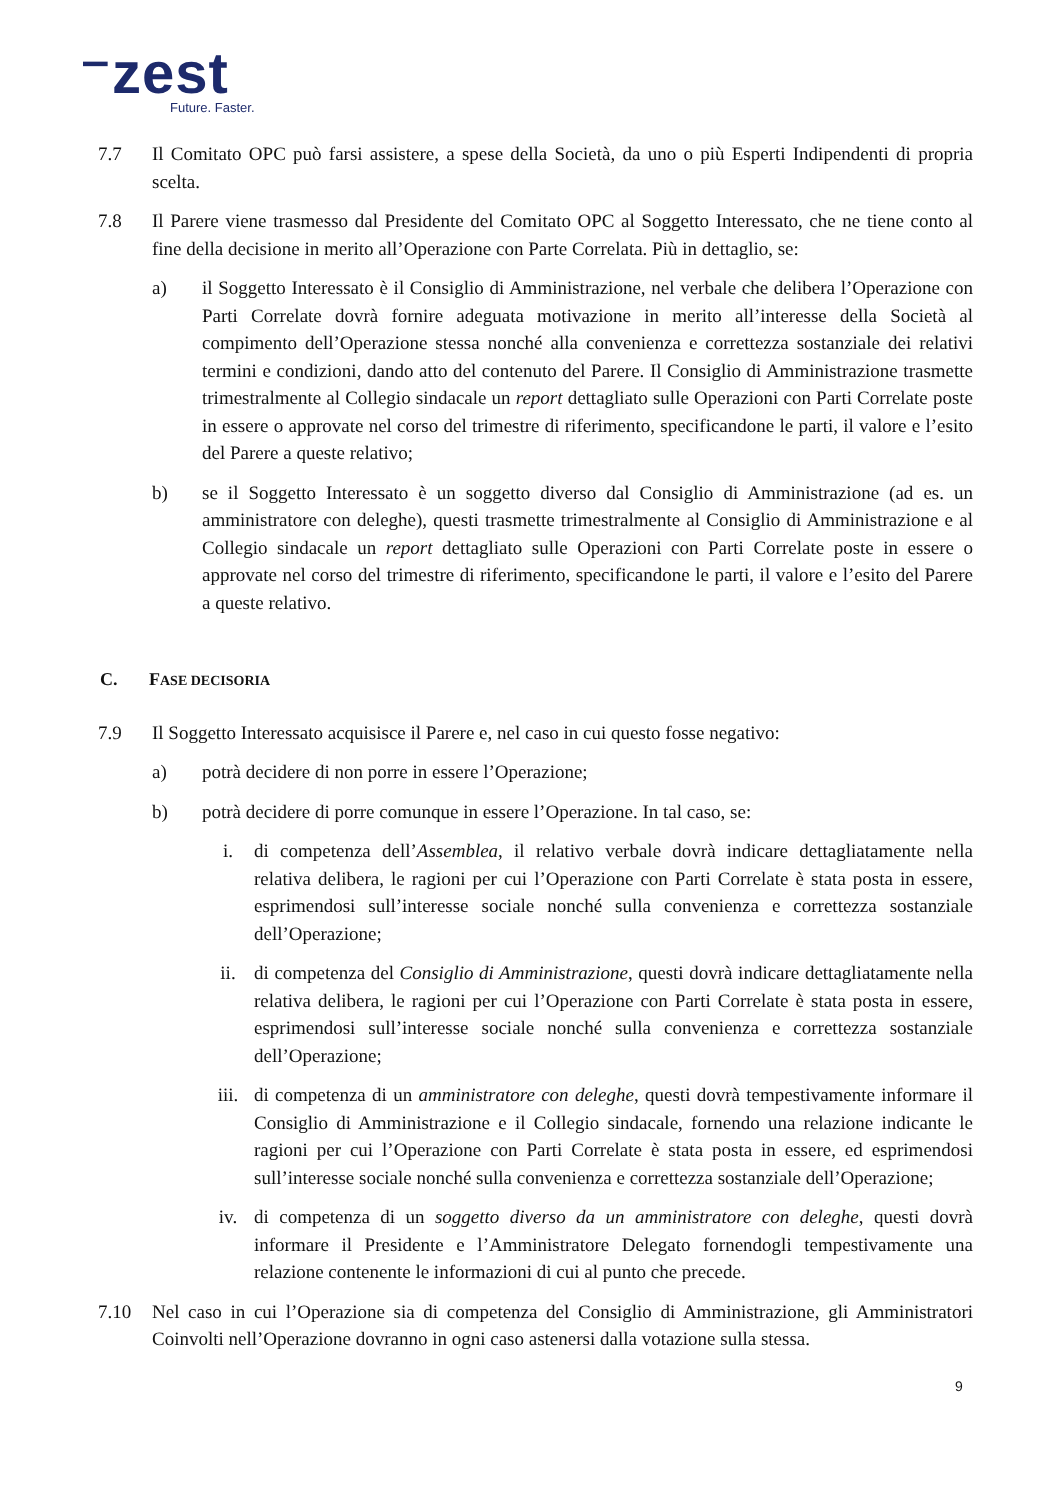⁻zest
Future. Faster.
7.7 Il Comitato OPC può farsi assistere, a spese della Società, da uno o più Esperti Indipendenti di propria scelta.
7.8 Il Parere viene trasmesso dal Presidente del Comitato OPC al Soggetto Interessato, che ne tiene conto al fine della decisione in merito all’Operazione con Parte Correlata. Più in dettaglio, se:
a) il Soggetto Interessato è il Consiglio di Amministrazione, nel verbale che delibera l’Operazione con Parti Correlate dovrà fornire adeguata motivazione in merito all’interesse della Società al compimento dell’Operazione stessa nonché alla convenienza e correttezza sostanziale dei relativi termini e condizioni, dando atto del contenuto del Parere. Il Consiglio di Amministrazione trasmette trimestralmente al Collegio sindacale un report dettagliato sulle Operazioni con Parti Correlate poste in essere o approvate nel corso del trimestre di riferimento, specificandone le parti, il valore e l’esito del Parere a queste relativo;
b) se il Soggetto Interessato è un soggetto diverso dal Consiglio di Amministrazione (ad es. un amministratore con deleghe), questi trasmette trimestralmente al Consiglio di Amministrazione e al Collegio sindacale un report dettagliato sulle Operazioni con Parti Correlate poste in essere o approvate nel corso del trimestre di riferimento, specificandone le parti, il valore e l’esito del Parere a queste relativo.
C. FASE DECISORIA
7.9 Il Soggetto Interessato acquisisce il Parere e, nel caso in cui questo fosse negativo:
a) potrà decidere di non porre in essere l’Operazione;
b) potrà decidere di porre comunque in essere l’Operazione. In tal caso, se:
i. di competenza dell’Assemblea, il relativo verbale dovrà indicare dettagliatamente nella relativa delibera, le ragioni per cui l’Operazione con Parti Correlate è stata posta in essere, esprimendosi sull’interesse sociale nonché sulla convenienza e correttezza sostanziale dell’Operazione;
ii. di competenza del Consiglio di Amministrazione, questi dovrà indicare dettagliatamente nella relativa delibera, le ragioni per cui l’Operazione con Parti Correlate è stata posta in essere, esprimendosi sull’interesse sociale nonché sulla convenienza e correttezza sostanziale dell’Operazione;
iii. di competenza di un amministratore con deleghe, questi dovrà tempestivamente informare il Consiglio di Amministrazione e il Collegio sindacale, fornendo una relazione indicante le ragioni per cui l’Operazione con Parti Correlate è stata posta in essere, ed esprimendosi sull’interesse sociale nonché sulla convenienza e correttezza sostanziale dell’Operazione;
iv. di competenza di un soggetto diverso da un amministratore con deleghe, questi dovrà informare il Presidente e l’Amministratore Delegato fornendogli tempestivamente una relazione contenente le informazioni di cui al punto che precede.
7.10 Nel caso in cui l’Operazione sia di competenza del Consiglio di Amministrazione, gli Amministratori Coinvolti nell’Operazione dovranno in ogni caso astenersi dalla votazione sulla stessa.
9